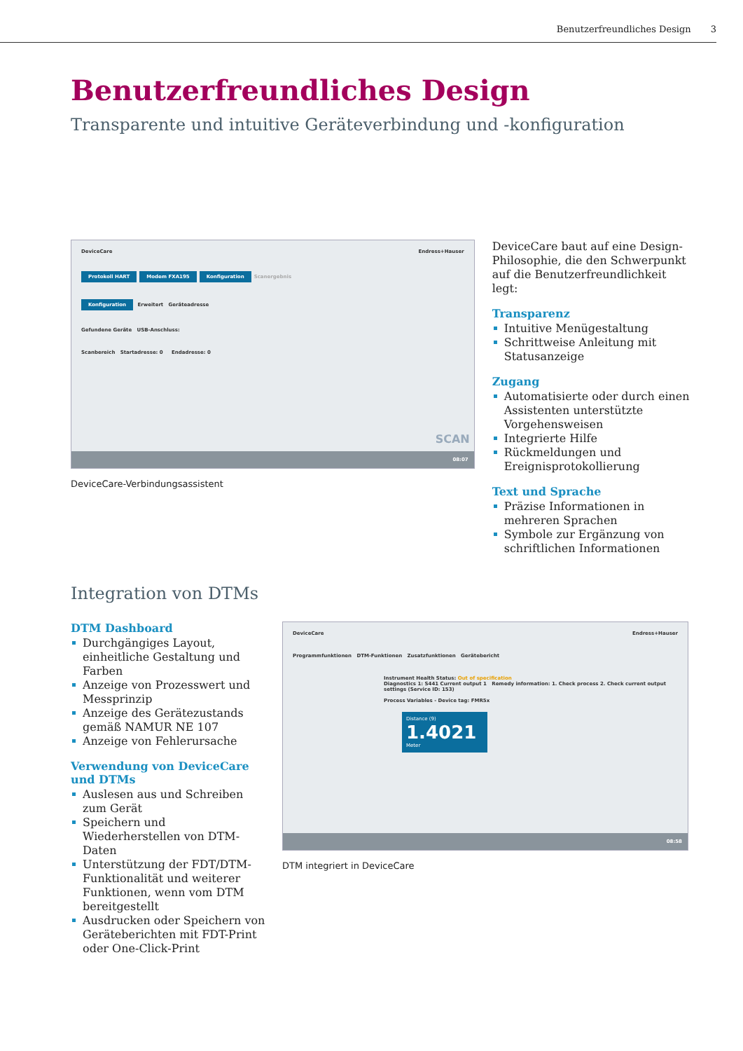Benutzerfreundliches Design 3
Benutzerfreundliches Design
Transparente und intuitive Geräteverbindung und -konfiguration
DeviceCare Endress+Hauser
Protokoll HART Modem FXA195 Konfiguration Scanergebnis
Konfiguration Erweitert Geräteadresse
Gefundene Geräte USB-Anschluss:
Scanbereich Startadresse: 0 Endadresse: 0
SCAN
08:07
DeviceCare-Verbindungsassistent
DeviceCare baut auf eine Design-Philosophie, die den Schwerpunkt auf die Benutzerfreundlichkeit legt:
Transparenz
Intuitive Menügestaltung
Schrittweise Anleitung mit Statusanzeige
Zugang
Automatisierte oder durch einen Assistenten unterstützte Vorgehensweisen
Integrierte Hilfe
Rückmeldungen und Ereignisprotokollierung
Text und Sprache
Präzise Informationen in mehreren Sprachen
Symbole zur Ergänzung von schriftlichen Informationen
Integration von DTMs
DTM Dashboard
Durchgängiges Layout, einheitliche Gestaltung und Farben
Anzeige von Prozesswert und Messprinzip
Anzeige des Gerätezustands gemäß NAMUR NE 107
Anzeige von Fehlerursache
Verwendung von DeviceCare und DTMs
Auslesen aus und Schreiben zum Gerät
Speichern und Wiederherstellen von DTM-Daten
Unterstützung der FDT/DTM-Funktionalität und weiterer Funktionen, wenn vom DTM bereitgestellt
Ausdrucken oder Speichern von Geräteberichten mit FDT-Print oder One-Click-Print
DeviceCare Endress+Hauser
Programmfunktionen DTM-Funktionen Zusatzfunktionen Gerätebericht
Instrument Health Status: Out of specification
Diagnostics 1: S441 Current output 1 Remedy information: 1. Check process 2. Check current output settings (Service ID: 153)
Process Variables - Device tag: FMR5x
Distance (9)
1.4021
Meter
08:58
DTM integriert in DeviceCare